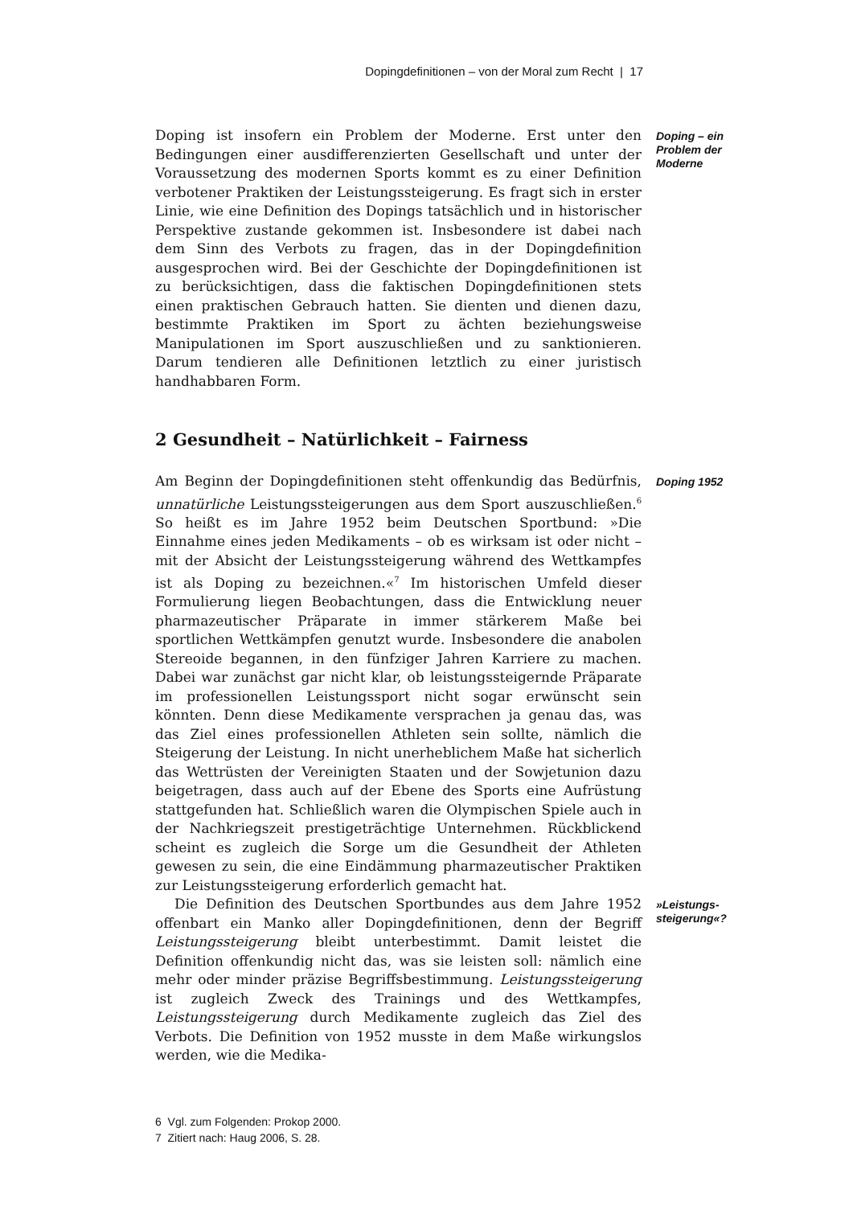Dopingdefinitionen – von der Moral zum Recht | 17
Doping ist insofern ein Problem der Moderne. Erst unter den Bedingungen einer ausdifferenzierten Gesellschaft und unter der Voraussetzung des modernen Sports kommt es zu einer Definition verbotener Praktiken der Leistungssteigerung. Es fragt sich in erster Linie, wie eine Definition des Dopings tatsächlich und in historischer Perspektive zustande gekommen ist. Insbesondere ist dabei nach dem Sinn des Verbots zu fragen, das in der Dopingdefinition ausgesprochen wird. Bei der Geschichte der Dopingdefinitionen ist zu berücksichtigen, dass die faktischen Dopingdefinitionen stets einen praktischen Gebrauch hatten. Sie dienten und dienen dazu, bestimmte Praktiken im Sport zu ächten beziehungsweise Manipulationen im Sport auszuschließen und zu sanktionieren. Darum tendieren alle Definitionen letztlich zu einer juristisch handhabbaren Form.
Doping – ein Problem der Moderne
2 Gesundheit – Natürlichkeit – Fairness
Am Beginn der Dopingdefinitionen steht offenkundig das Bedürfnis, unnatürliche Leistungssteigerungen aus dem Sport auszuschließen.<sup>6</sup> So heißt es im Jahre 1952 beim Deutschen Sportbund: »Die Einnahme eines jeden Medikaments – ob es wirksam ist oder nicht – mit der Absicht der Leistungssteigerung während des Wettkampfes ist als Doping zu bezeichnen.«<sup>7</sup> Im historischen Umfeld dieser Formulierung liegen Beobachtungen, dass die Entwicklung neuer pharmazeutischer Präparate in immer stärkerem Maße bei sportlichen Wettkämpfen genutzt wurde. Insbesondere die anabolen Stereoide begannen, in den fünfziger Jahren Karriere zu machen. Dabei war zunächst gar nicht klar, ob leistungssteigernde Präparate im professionellen Leistungssport nicht sogar erwünscht sein könnten. Denn diese Medikamente versprachen ja genau das, was das Ziel eines professionellen Athleten sein sollte, nämlich die Steigerung der Leistung. In nicht unerheblichem Maße hat sicherlich das Wettrüsten der Vereinigten Staaten und der Sowjetunion dazu beigetragen, dass auch auf der Ebene des Sports eine Aufrüstung stattgefunden hat. Schließlich waren die Olympischen Spiele auch in der Nachkriegszeit prestigeträchtige Unternehmen. Rückblickend scheint es zugleich die Sorge um die Gesundheit der Athleten gewesen zu sein, die eine Eindämmung pharmazeutischer Praktiken zur Leistungssteigerung erforderlich gemacht hat.
Doping 1952
Die Definition des Deutschen Sportbundes aus dem Jahre 1952 offenbart ein Manko aller Dopingdefinitionen, denn der Begriff Leistungssteigerung bleibt unterbestimmt. Damit leistet die Definition offenkundig nicht das, was sie leisten soll: nämlich eine mehr oder minder präzise Begriffsbestimmung. Leistungssteigerung ist zugleich Zweck des Trainings und des Wettkampfes, Leistungssteigerung durch Medikamente zugleich das Ziel des Verbots. Die Definition von 1952 musste in dem Maße wirkungslos werden, wie die Medika-
»Leistungs­steige­rung«?
6 Vgl. zum Folgenden: Prokop 2000.
7 Zitiert nach: Haug 2006, S. 28.